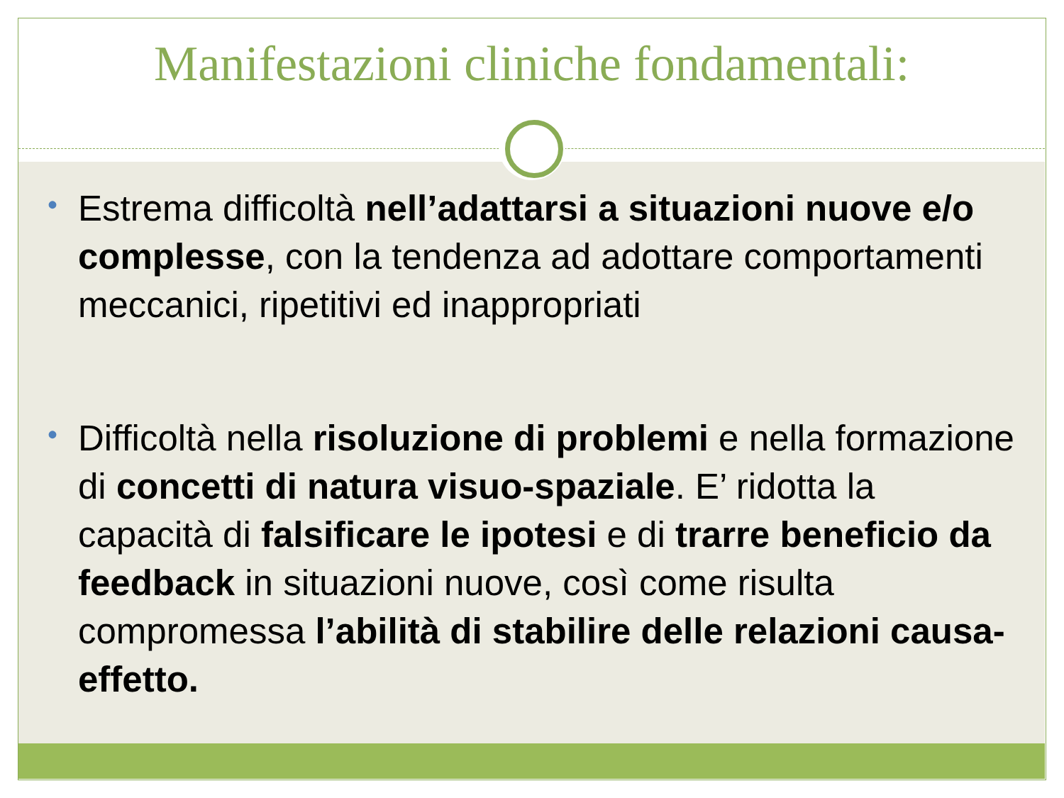Manifestazioni cliniche fondamentali:
• Estrema difficoltà nell’adattarsi a situazioni nuove e/o complesse, con la tendenza ad adottare comportamenti meccanici, ripetitivi ed inappropriati
• Difficoltà nella risoluzione di problemi e nella formazione di concetti di natura visuo-spaziale. E’ ridotta la capacità di falsificare le ipotesi e di trarre beneficio da feedback in situazioni nuove, così come risulta compromessa l’abilità di stabilire delle relazioni causa-effetto.